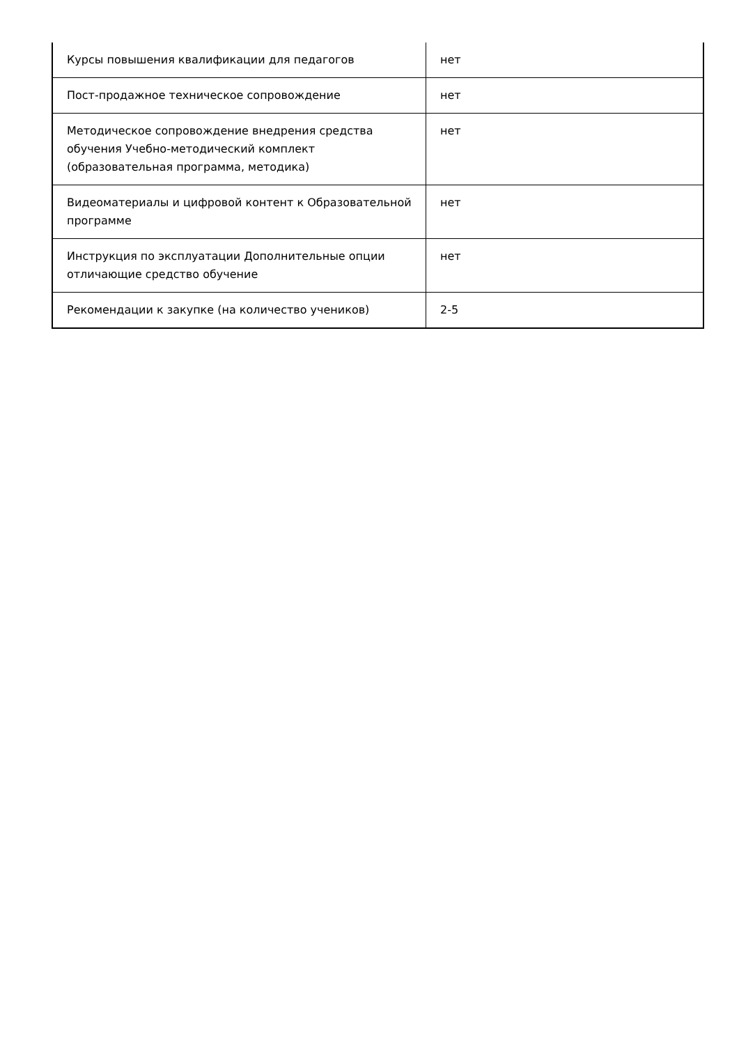| Курсы повышения квалификации для педагогов | нет |
| Пост-продажное техническое сопровождение | нет |
| Методическое сопровождение внедрения средства обучения Учебно-методический комплект (образовательная программа, методика) | нет |
| Видеоматериалы и цифровой контент к Образовательной программе | нет |
| Инструкция по эксплуатации Дополнительные опции отличающие средство обучение | нет |
| Рекомендации к закупке (на количество учеников) | 2-5 |